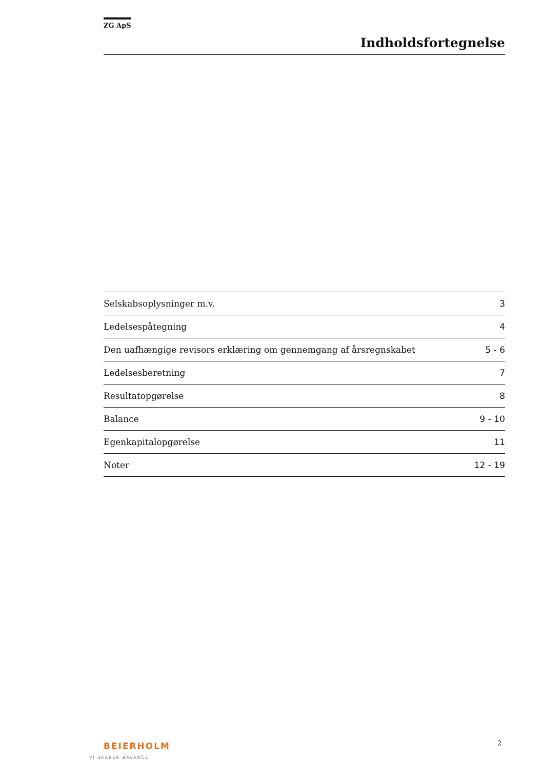ZG ApS
Indholdsfortegnelse
| Selskabsoplysninger m.v. | 3 |
| Ledelsespåtegning | 4 |
| Den uafhængige revisors erklæring om gennemgang af årsregnskabet | 5 - 6 |
| Ledelsesberetning | 7 |
| Resultatopgørelse | 8 |
| Balance | 9 - 10 |
| Egenkapitalopgørelse | 11 |
| Noter | 12 - 19 |
BEIERHOLM
VI SKABER BALANCE
2